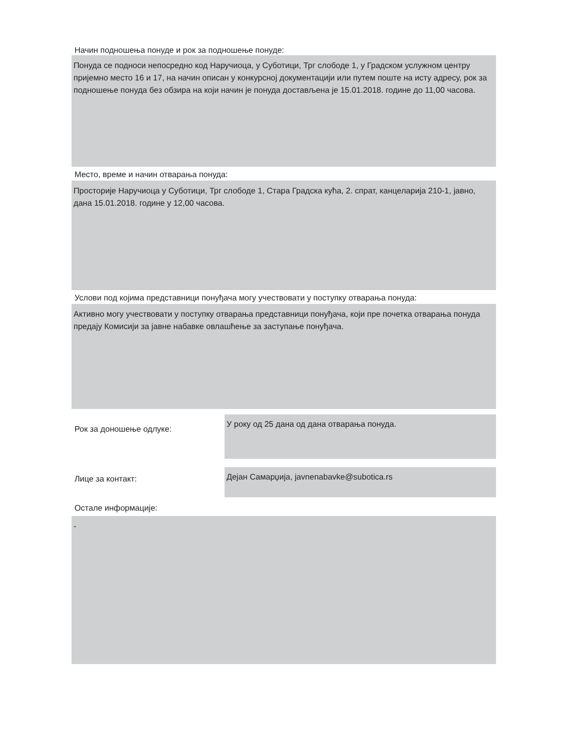Начин подношења понуде и рок за подношење понуде:
Понуда се подноси непосредно код Наручиоца, у Суботици, Трг слободе 1, у Градском услужном центру пријемно место 16 и 17, на начин описан у конкурсној документацији или путем поште на исту адресу, рок за подношење понуда без обзира на који начин је понуда достављена је 15.01.2018. године до 11,00 часова.
Место, време и начин отварања понуда:
Просторије Наручиоца у Суботици, Трг слободе 1, Стара Градска кућа, 2. спрат, канцеларија 210-1, јавно, дана 15.01.2018. године у 12,00 часова.
Услови под којима представници понуђача могу учествовати у поступку отварања понуда:
Активно могу учествовати у поступку отварања представници понуђача, који пре почетка отварања понуда предају Комисији за јавне набавке овлашћење за заступање понуђача.
Рок за доношење одлуке:
У року од 25 дана од дана отварања понуда.
Лице за контакт:
Дејан Самарџија, javnenabavke@subotica.rs
Остале информације:
-